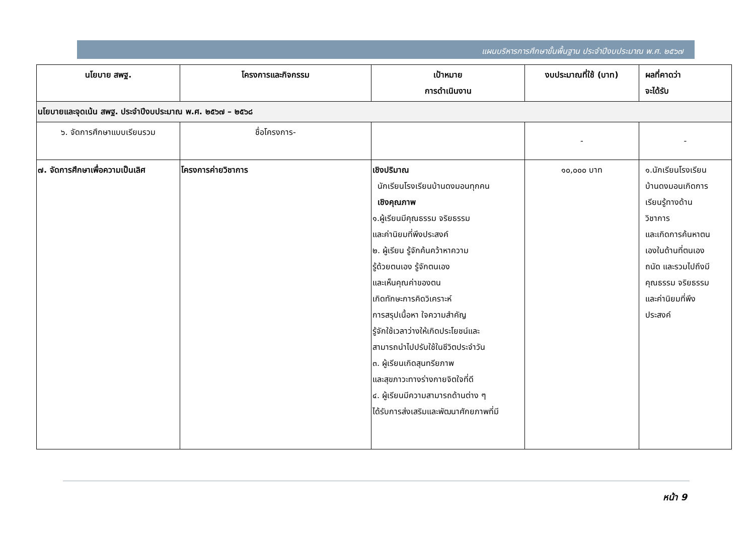แผนบริหารการศึกษาขั้นพื้นฐาน ประจำปีงบประมาณ พ.ศ. ๒๕๖๗
| นโยบาย สพฐ. | โครงการและกิจกรรม | เป้าหมาย การดำเนินงาน | งบประมาณที่ใช้ (บาท) | ผลที่คาดว่า จะได้รับ |
| --- | --- | --- | --- | --- |
| นโยบายและจุดเน้น สพฐ. ประจำปีงบประมาณ พ.ศ. ๒๕๖๗ – ๒๕๖๘ | | | | |
| ๖. จัดการศึกษาแบบเรียนรวม | ชื่อโครงการ- | | - | - |
| ๗. จัดการศึกษาเพื่อความเป็นเลิศ | โครงการค่ายวิชาการ | เชิงปริมาณ นักเรียนโรงเรียนบ้านดงมอนทุกคน เชิงคุณภาพ ๑.ผู้เรียนมีคุณธรรม จริยธรรม และค่านิยมที่พึงประสงค์ ๒. ผู้เรียน รู้จักค้นคว้าหาความ รู้ด้วยตนเอง รู้จักตนเอง และเห็นคุณค่าของตน เกิดทักษะการคิดวิเคราะห์ การสรุปเนื้อหา ใจความสำคัญ รู้จักใช้เวลาว่างให้เกิดประโยชน์และ สามารถนำไปปรับใช้ในชีวิตประจำวัน ๓. ผู้เรียนเกิดสุนทรียภาพ และสุขภาวะทางร่างกายจิตใจที่ดี ๔. ผู้เรียนมีความสามารถด้านต่าง ๆ ได้รับการส่งเสริมและพัฒนาศักยภาพที่มี | ๑๐,๐๐๐ บาท | ๑.นักเรียนโรงเรียน บ้านดงมอนเกิดการ เรียนรู้ทางด้าน วิชาการ และเกิดการค้นหาตน เองในด้านที่ตนเอง ถนัด และรวมไปถึงมี คุณธรรม จริยธรรม และค่านิยมที่พึง ประสงค์ |
หน้า 9